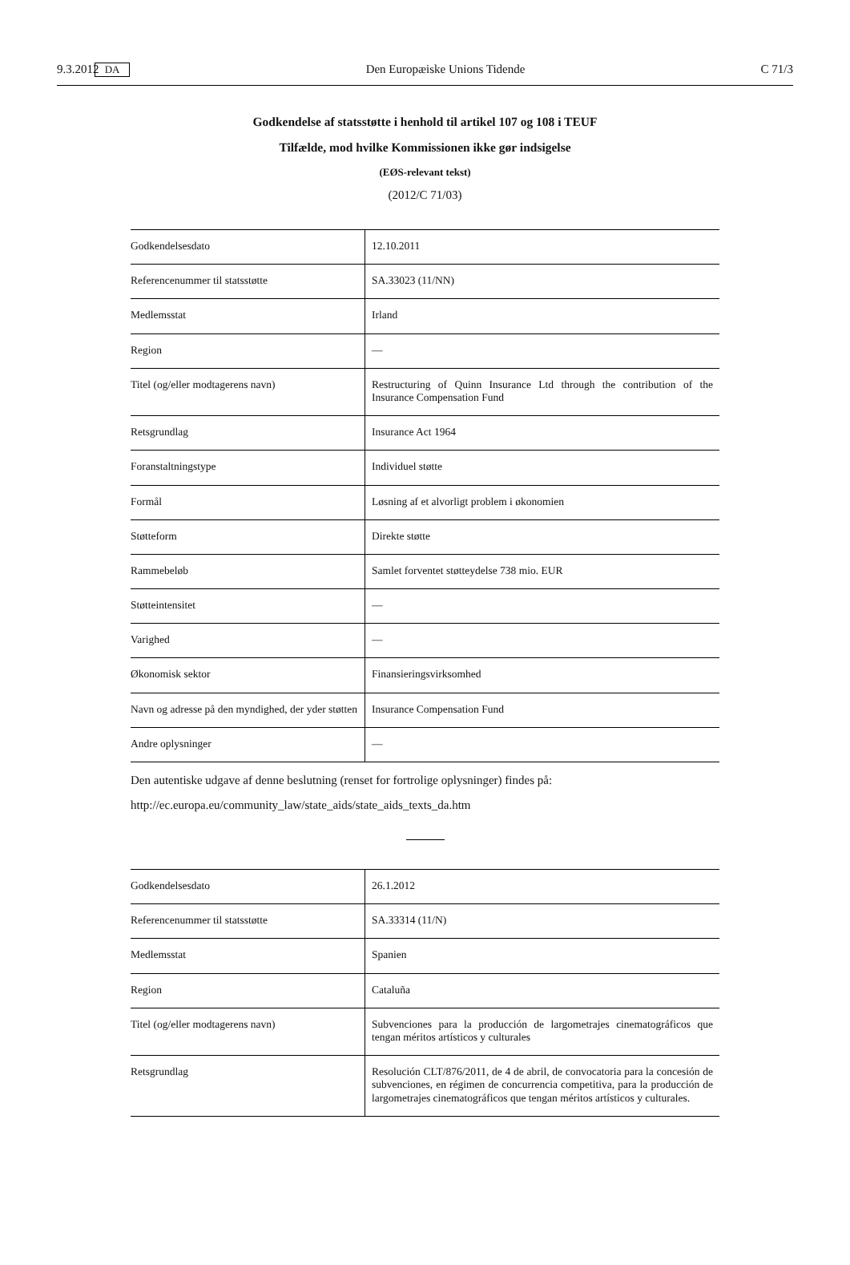9.3.2012 DA Den Europæiske Unions Tidende C 71/3
Godkendelse af statsstøtte i henhold til artikel 107 og 108 i TEUF
Tilfælde, mod hvilke Kommissionen ikke gør indsigelse
(EØS-relevant tekst)
(2012/C 71/03)
| Godkendelsesdato | 12.10.2011 |
| Referencenummer til statsstøtte | SA.33023 (11/NN) |
| Medlemsstat | Irland |
| Region | — |
| Titel (og/eller modtagerens navn) | Restructuring of Quinn Insurance Ltd through the contribution of the Insurance Compensation Fund |
| Retsgrundlag | Insurance Act 1964 |
| Foranstaltningstype | Individuel støtte |
| Formål | Løsning af et alvorligt problem i økonomien |
| Støtteform | Direkte støtte |
| Rammebeløb | Samlet forventet støtteydelse 738 mio. EUR |
| Støtteintensitet | — |
| Varighed | — |
| Økonomisk sektor | Finansieringsvirksomhed |
| Navn og adresse på den myndighed, der yder støtten | Insurance Compensation Fund |
| Andre oplysninger | — |
Den autentiske udgave af denne beslutning (renset for fortrolige oplysninger) findes på:
http://ec.europa.eu/community_law/state_aids/state_aids_texts_da.htm
| Godkendelsesdato | 26.1.2012 |
| Referencenummer til statsstøtte | SA.33314 (11/N) |
| Medlemsstat | Spanien |
| Region | Cataluña |
| Titel (og/eller modtagerens navn) | Subvenciones para la producción de largometrajes cinematográficos que tengan méritos artísticos y culturales |
| Retsgrundlag | Resolución CLT/876/2011, de 4 de abril, de convocatoria para la concesión de subvenciones, en régimen de concurrencia competitiva, para la producción de largometrajes cinematográficos que tengan méritos artísticos y culturales. |